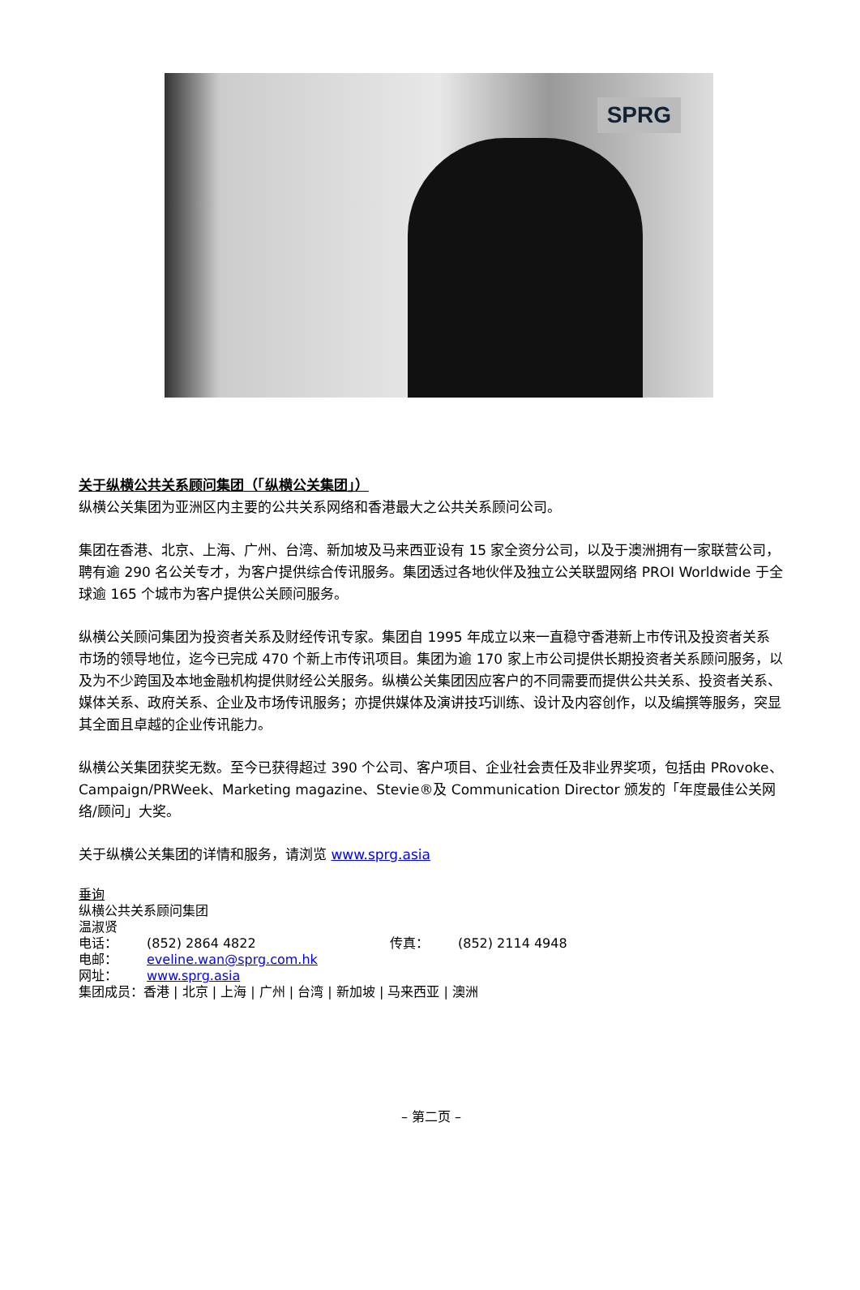SPRG
关于纵横公共关系顾问集团（「纵横公关集团」）
纵横公关集团为亚洲区内主要的公共关系网络和香港最大之公共关系顾问公司。
集团在香港、北京、上海、广州、台湾、新加坡及马来西亚设有 15 家全资分公司，以及于澳洲拥有一家联营公司，聘有逾 290 名公关专才，为客户提供综合传讯服务。集团透过各地伙伴及独立公关联盟网络 PROI Worldwide 于全球逾 165 个城市为客户提供公关顾问服务。
纵横公关顾问集团为投资者关系及财经传讯专家。集团自 1995 年成立以来一直稳守香港新上市传讯及投资者关系市场的领导地位，迄今已完成 470 个新上市传讯项目。集团为逾 170 家上市公司提供长期投资者关系顾问服务，以及为不少跨国及本地金融机构提供财经公关服务。纵横公关集团因应客户的不同需要而提供公共关系、投资者关系、媒体关系、政府关系、企业及市场传讯服务；亦提供媒体及演讲技巧训练、设计及内容创作，以及编撰等服务，突显其全面且卓越的企业传讯能力。
纵横公关集团获奖无数。至今已获得超过 390 个公司、客户项目、企业社会责任及非业界奖项，包括由 PRovoke、Campaign/PRWeek、Marketing magazine、Stevie®及 Communication Director 颁发的「年度最佳公关网络/顾问」大奖。
关于纵横公关集团的详情和服务，请浏览 www.sprg.asia
垂询
纵横公共关系顾问集团
温淑贤
电话： (852) 2864 4822 传真： (852) 2114 4948
电邮： eveline.wan@sprg.com.hk
网址： www.sprg.asia
集团成员：香港 | 北京 | 上海 | 广州 | 台湾 | 新加坡 | 马来西亚 | 澳洲
– 第二页 –